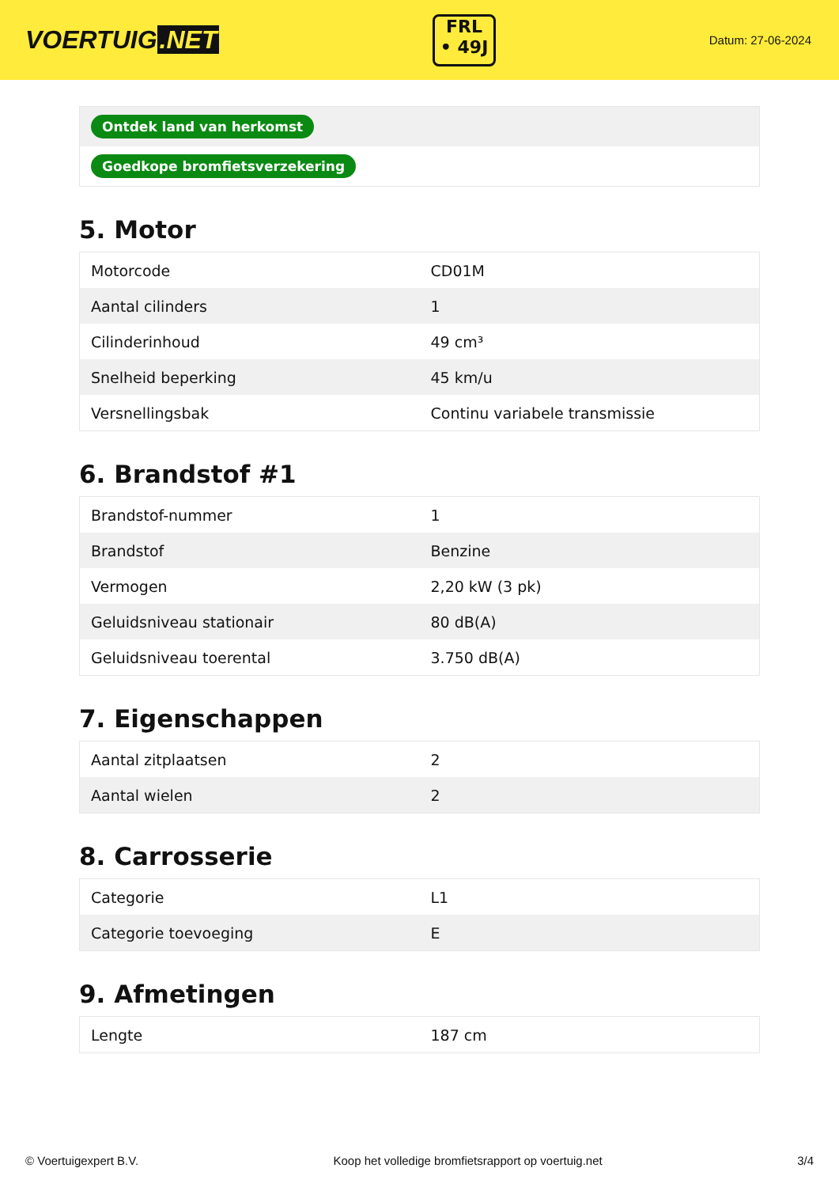VOERTUIG.NET
FRL
• 49J
Datum: 27-06-2024
| Ontdek land van herkomst |
| Goedkope bromfietsverzekering |
5. Motor
| Motorcode | CD01M |
| Aantal cilinders | 1 |
| Cilinderinhoud | 49 cm³ |
| Snelheid beperking | 45 km/u |
| Versnellingsbak | Continu variabele transmissie |
6. Brandstof #1
| Brandstof-nummer | 1 |
| Brandstof | Benzine |
| Vermogen | 2,20 kW (3 pk) |
| Geluidsniveau stationair | 80 dB(A) |
| Geluidsniveau toerental | 3.750 dB(A) |
7. Eigenschappen
| Aantal zitplaatsen | 2 |
| Aantal wielen | 2 |
8. Carrosserie
| Categorie | L1 |
| Categorie toevoeging | E |
9. Afmetingen
| Lengte | 187 cm |
© Voertuigexpert B.V. Koop het volledige bromfietsrapport op voertuig.net 3/4